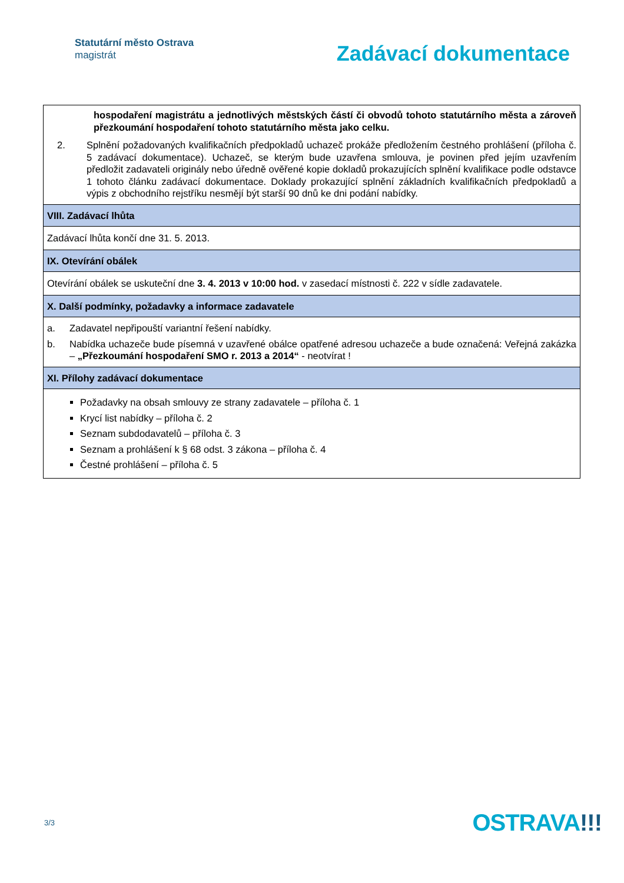Statutární město Ostrava
magistrát
Zadávací dokumentace
| hospodaření magistrátu a jednotlivých městských částí či obvodů tohoto statutárního města a zároveň přezkoumání hospodaření tohoto statutárního města jako celku. 2. Splnění požadovaných kvalifikačních předpokladů uchazeč prokáže předložením čestného prohlášení (příloha č. 5 zadávací dokumentace). Uchazeč, se kterým bude uzavřena smlouva, je povinen před jejím uzavřením předložit zadavateli originály nebo úředně ověřené kopie dokladů prokazujících splnění kvalifikace podle odstavce 1 tohoto článku zadávací dokumentace. Doklady prokazující splnění základních kvalifikačních předpokladů a výpis z obchodního rejstříku nesmějí být starší 90 dnů ke dni podání nabídky. |
| VIII. Zadávací lhůta |
| Zadávací lhůta končí dne 31. 5. 2013. |
| IX. Otevírání obálek |
| Otevírání obálek se uskuteční dne 3. 4. 2013 v 10:00 hod. v zasedací místnosti č. 222 v sídle zadavatele. |
| X. Další podmínky, požadavky a informace zadavatele |
| a. Zadavatel nepřipouští variantní řešení nabídky. b. Nabídka uchazeče bude písemná v uzavřené obálce opatřené adresou uchazeče a bude označená: Veřejná zakázka – „Přezkoumání hospodaření SMO r. 2013 a 2014“ - neotvírat ! |
| XI. Přílohy zadávací dokumentace |
| Požadavky na obsah smlouvy ze strany zadavatele – příloha č. 1 Krycí list nabídky – příloha č. 2 Seznam subdodavatelů – příloha č. 3 Seznam a prohlášení k § 68 odst. 3 zákona – příloha č. 4 Čestné prohlášení – příloha č. 5 |
3/3
OSTRAVA!!!